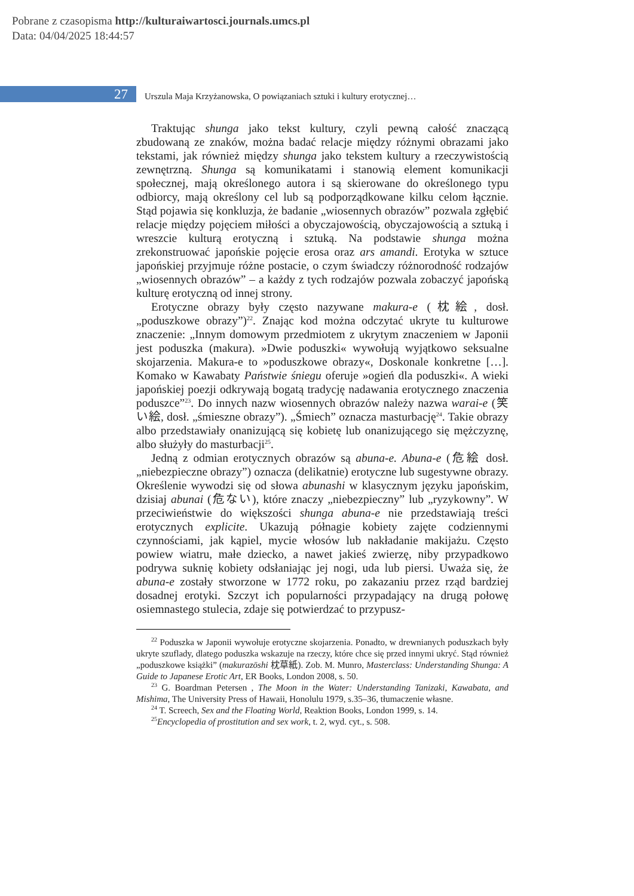Pobrane z czasopisma http://kulturaiwartosci.journals.umcs.pl
Data: 04/04/2025 18:44:57
27
Urszula Maja Krzyżanowska, O powiązaniach sztuki i kultury erotycznej…
Traktując shunga jako tekst kultury, czyli pewną całość znaczącą zbudowaną ze znaków, można badać relacje między różnymi obrazami jako tekstami, jak również między shunga jako tekstem kultury a rzeczywistością zewnętrzną. Shunga są komunikatami i stanowią element komunikacji społecznej, mają określonego autora i są skierowane do określonego typu odbiorcy, mają określony cel lub są podporządkowane kilku celom łącznie. Stąd pojawia się konkluzja, że badanie „wiosennych obrazów” pozwala zgłębić relacje między pojęciem miłości a obyczajowością, obyczajowością a sztuką i wreszcie kulturą erotyczną i sztuką. Na podstawie shunga można zrekonstruować japońskie pojęcie erosa oraz ars amandi. Erotyka w sztuce japońskiej przyjmuje różne postacie, o czym świadczy różnorodność rodzajów „wiosennych obrazów” – a każdy z tych rodzajów pozwala zobaczyć japońską kulturę erotyczną od innej strony.
Erotyczne obrazy były często nazywane makura-e (枕絵, dosł. „poduszkowe obrazy”)<sup>22</sup>. Znając kod można odczytać ukryte tu kulturowe znaczenie: „Innym domowym przedmiotem z ukrytym znaczeniem w Japonii jest poduszka (makura). »Dwie poduszki« wywołują wyjątkowo seksualne skojarzenia. Makura-e to »poduszkowe obrazy«, Doskonale konkretne […]. Komako w Kawabaty Państwie śniegu oferuje »ogień dla poduszki«. A wieki japońskiej poezji odkrywają bogatą tradycję nadawania erotycznego znaczenia poduszce”<sup>23</sup>. Do innych nazw wiosennych obrazów należy nazwa warai-e (笑い絵, dosł. „śmieszne obrazy”). „Śmiech” oznacza masturbację<sup>24</sup>. Takie obrazy albo przedstawiały onanizującą się kobietę lub onanizującego się mężczyznę, albo służyły do masturbacji<sup>25</sup>.
Jedną z odmian erotycznych obrazów są abuna-e. Abuna-e (危絵 dosł. „niebezpieczne obrazy”) oznacza (delikatnie) erotyczne lub sugestywne obrazy. Określenie wywodzi się od słowa abunashi w klasycznym języku japońskim, dzisiaj abunai (危ない), które znaczy „niebezpieczny” lub „ryzykowny”. W przeciwieństwie do większości shunga abuna-e nie przedstawiają treści erotycznych explicite. Ukazują półnagie kobiety zajęte codziennymi czynnościami, jak kąpiel, mycie włosów lub nakładanie makijażu. Często powiew wiatru, małe dziecko, a nawet jakieś zwierzę, niby przypadkowo podrywa suknię kobiety odsłaniając jej nogi, uda lub piersi. Uważa się, że abuna-e zostały stworzone w 1772 roku, po zakazaniu przez rząd bardziej dosadnej erotyki. Szczyt ich popularności przypadający na drugą połowę osiemnastego stulecia, zdaje się potwierdzać to przypusz-
<sup>22</sup> Poduszka w Japonii wywołuje erotyczne skojarzenia. Ponadto, w drewnianych poduszkach były ukryte szuflady, dlatego poduszka wskazuje na rzeczy, które chce się przed innymi ukryć. Stąd również „poduszkowe książki” (makurazōshi 枕草紙). Zob. M. Munro, Masterclass: Understanding Shunga: A Guide to Japanese Erotic Art, ER Books, London 2008, s. 50.
<sup>23</sup> G. Boardman Petersen , The Moon in the Water: Understanding Tanizaki, Kawabata, and Mishima, The University Press of Hawaii, Honolulu 1979, s.35–36, tłumaczenie własne.
<sup>24</sup> T. Screech, Sex and the Floating World, Reaktion Books, London 1999, s. 14.
<sup>25</sup> Encyclopedia of prostitution and sex work, t. 2, wyd. cyt., s. 508.